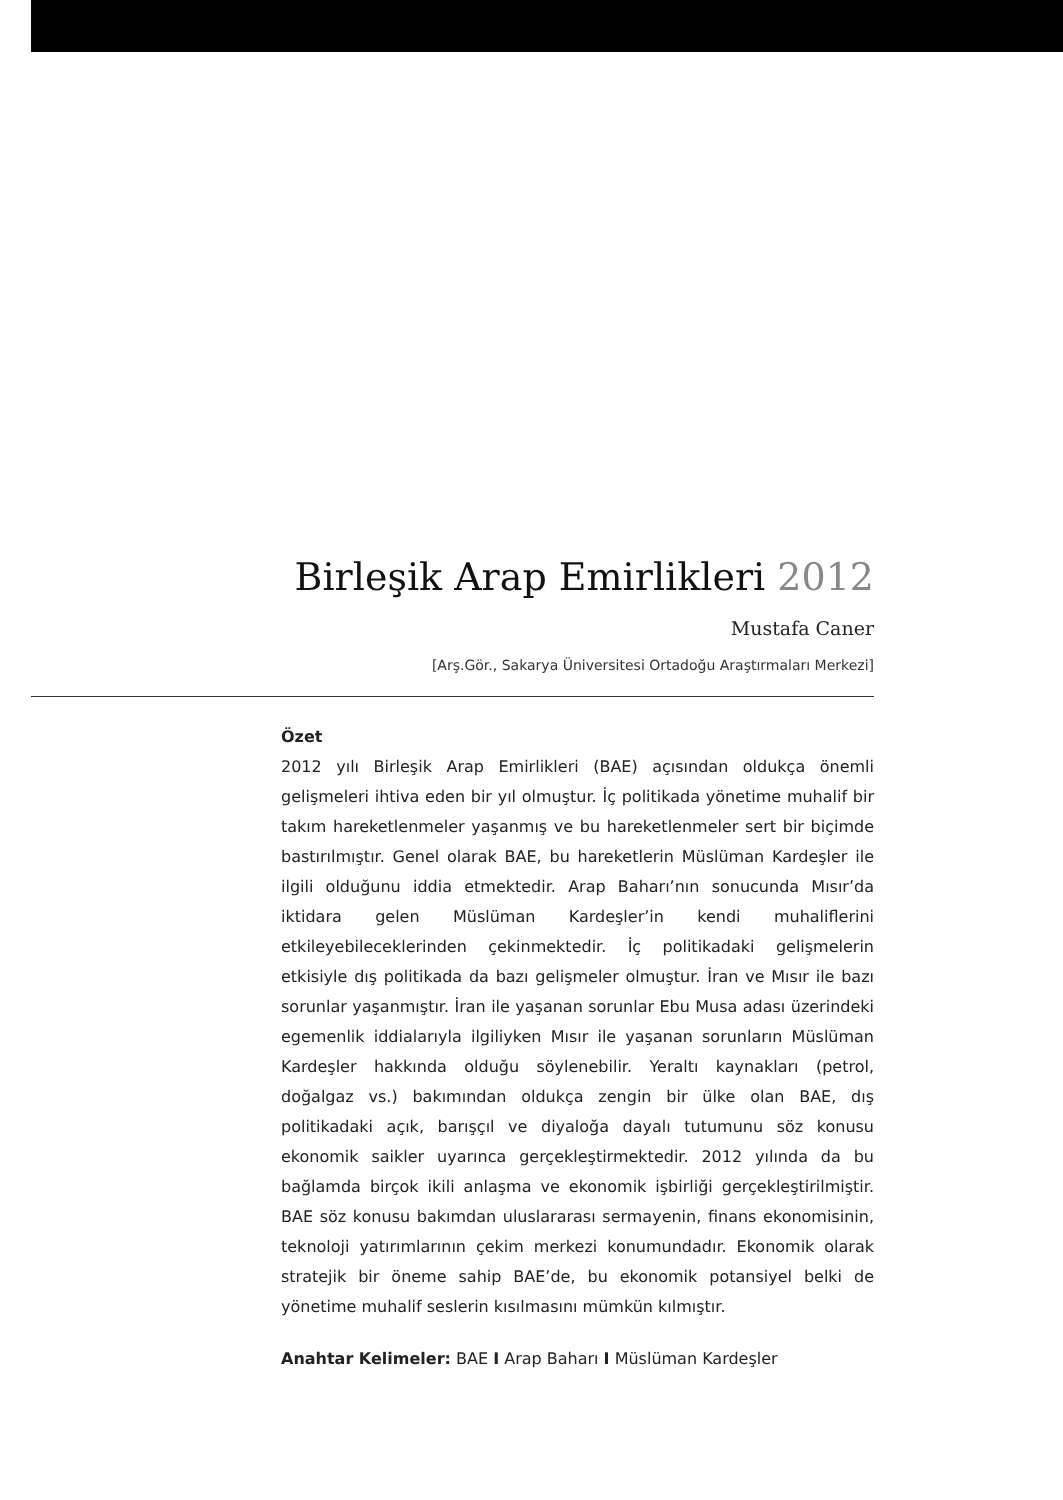Birleşik Arap Emirlikleri 2012
Mustafa Caner
[Arş.Gör., Sakarya Üniversitesi Ortadoğu Araştırmaları Merkezi]
Özet
2012 yılı Birleşik Arap Emirlikleri (BAE) açısından oldukça önemli gelişmeleri ihtiva eden bir yıl olmuştur. İç politikada yönetime muhalif bir takım hareketlenmeler yaşanmış ve bu hareketlenmeler sert bir biçimde bastırılmıştır. Genel olarak BAE, bu hareketlerin Müslüman Kardeşler ile ilgili olduğunu iddia etmektedir. Arap Baharı’nın sonucunda Mısır’da iktidara gelen Müslüman Kardeşler’in kendi muhaliflerini etkileyebileceklerinden çekinmektedir. İç politikadaki gelişmelerin etkisiyle dış politikada da bazı gelişmeler olmuştur. İran ve Mısır ile bazı sorunlar yaşanmıştır. İran ile yaşanan sorunlar Ebu Musa adası üzerindeki egemenlik iddialarıyla ilgiliyken Mısır ile yaşanan sorunların Müslüman Kardeşler hakkında olduğu söylenebilir. Yeraltı kaynakları (petrol, doğalgaz vs.) bakımından oldukça zengin bir ülke olan BAE, dış politikadaki açık, barışçıl ve diyaloğa dayalı tutumunu söz konusu ekonomik saikler uyarınca gerçekleştirmektedir. 2012 yılında da bu bağlamda birçok ikili anlaşma ve ekonomik işbirliği gerçekleştirilmiştir. BAE söz konusu bakımdan uluslararası sermayenin, finans ekonomisinin, teknoloji yatırımlarının çekim merkezi konumundadır. Ekonomik olarak stratejik bir öneme sahip BAE’de, bu ekonomik potansiyel belki de yönetime muhalif seslerin kısılmasını mümkün kılmıştır.
Anahtar Kelimeler: BAE I Arap Baharı I Müslüman Kardeşler